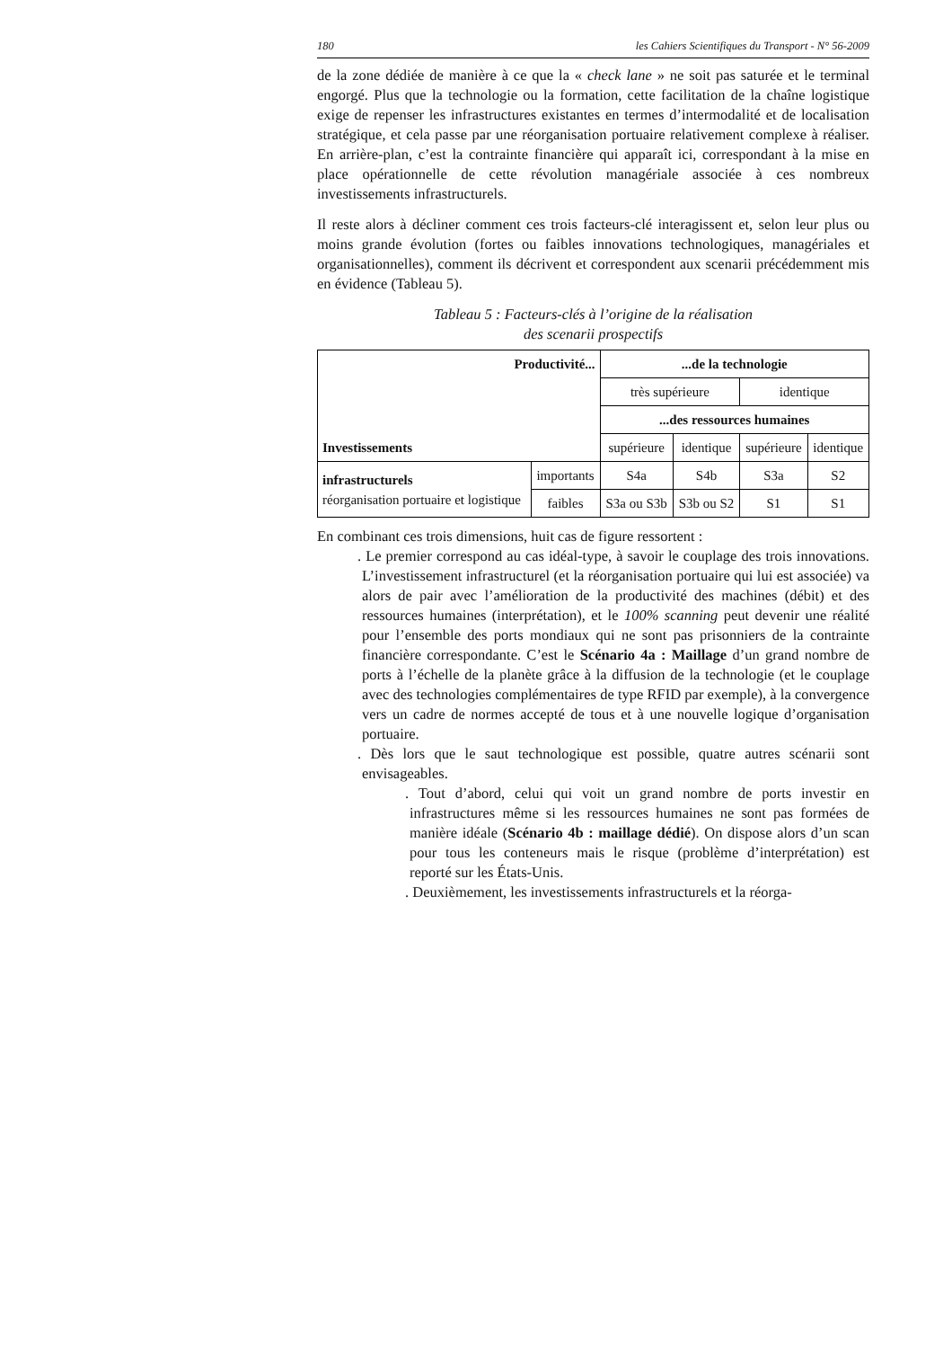180 les Cahiers Scientifiques du Transport - N° 56-2009
de la zone dédiée de manière à ce que la « check lane » ne soit pas saturée et le terminal engorgé. Plus que la technologie ou la formation, cette facilitation de la chaîne logistique exige de repenser les infrastructures existantes en termes d’intermodalité et de localisation stratégique, et cela passe par une réorganisation portuaire relativement complexe à réaliser. En arrière-plan, c’est la contrainte financière qui apparaît ici, correspondant à la mise en place opérationnelle de cette révolution managériale associée à ces nombreux investissements infrastructurels.
Il reste alors à décliner comment ces trois facteurs-clé interagissent et, selon leur plus ou moins grande évolution (fortes ou faibles innovations technologiques, managériales et organisationnelles), comment ils décrivent et correspondent aux scenarii précédemment mis en évidence (Tableau 5).
Tableau 5 : Facteurs-clés à l’origine de la réalisation
des scenarii prospectifs
| Productivité... | | ...de la technologie | | | |
| Investissements | | très supérieure | | identique | |
| | | ...des ressources humaines | | | |
| | | supérieure | identique | supérieure | identique |
| infrastructurels réorganisation portuaire et logistique | importants | S4a | S4b | S3a | S2 |
| | faibles | S3a ou S3b | S3b ou S2 | S1 | S1 |
En combinant ces trois dimensions, huit cas de figure ressortent :
. Le premier correspond au cas idéal-type, à savoir le couplage des trois innovations. L’investissement infrastructurel (et la réorganisation portuaire qui lui est associée) va alors de pair avec l’amélioration de la productivité des machines (débit) et des ressources humaines (interprétation), et le 100% scanning peut devenir une réalité pour l’ensemble des ports mondiaux qui ne sont pas prisonniers de la contrainte financière correspondante. C’est le Scénario 4a : Maillage d’un grand nombre de ports à l’échelle de la planète grâce à la diffusion de la technologie (et le couplage avec des technologies complémentaires de type RFID par exemple), à la convergence vers un cadre de normes accepté de tous et à une nouvelle logique d’organisation portuaire.
. Dès lors que le saut technologique est possible, quatre autres scénarii sont envisageables.
. Tout d’abord, celui qui voit un grand nombre de ports investir en infrastructures même si les ressources humaines ne sont pas formées de manière idéale (Scénario 4b : maillage dédié). On dispose alors d’un scan pour tous les conteneurs mais le risque (problème d’interprétation) est reporté sur les États-Unis.
. Deuxièmement, les investissements infrastructurels et la réorga-